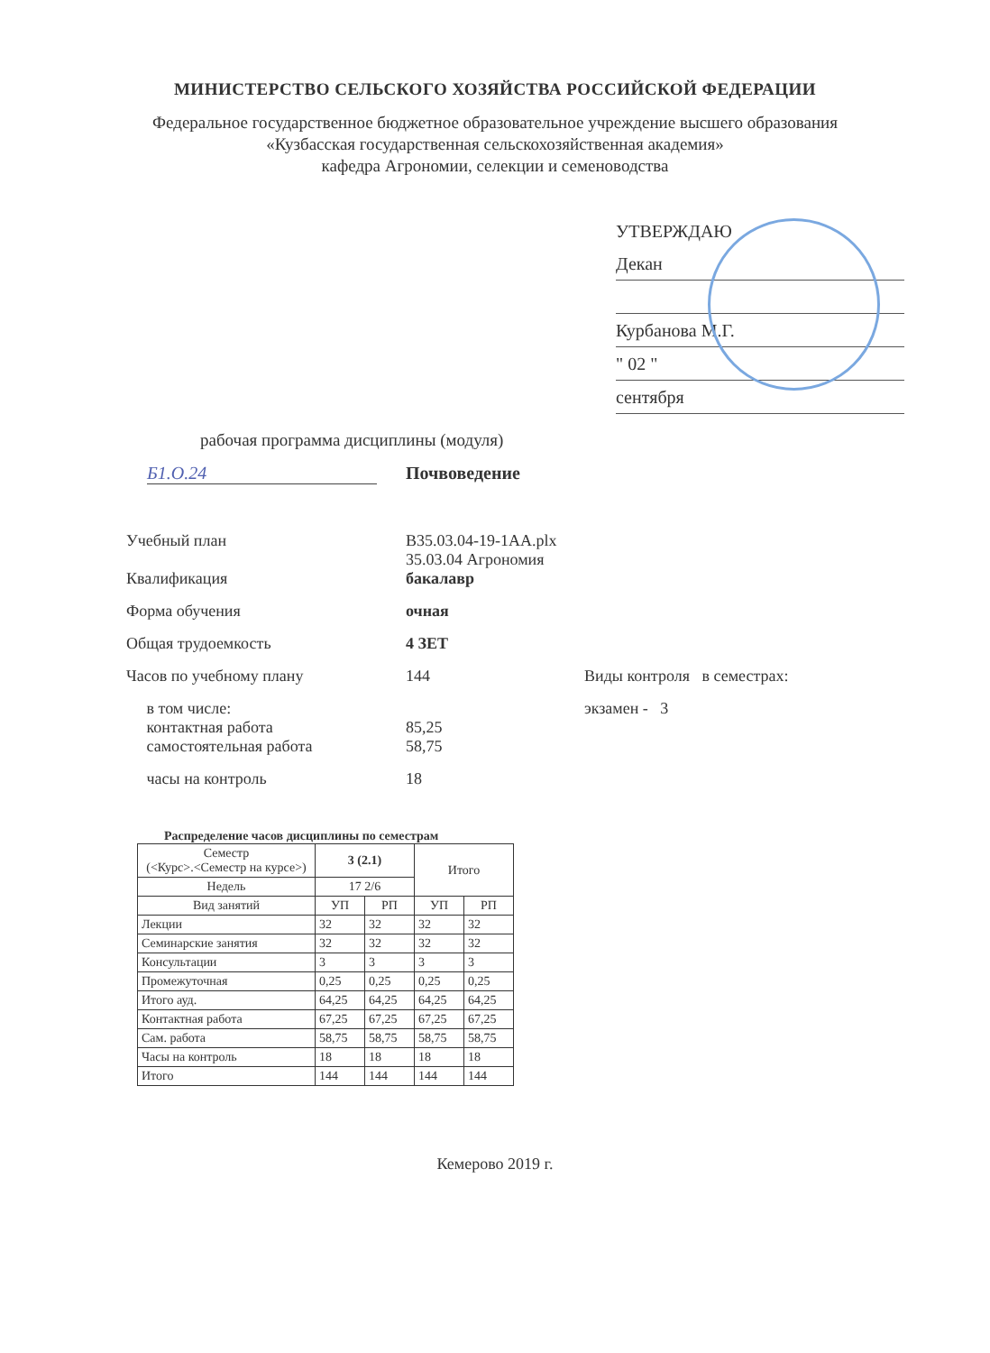МИНИСТЕРСТВО СЕЛЬСКОГО ХОЗЯЙСТВА РОССИЙСКОЙ ФЕДЕРАЦИИ
Федеральное государственное бюджетное образовательное учреждение высшего образования
«Кузбасская государственная сельскохозяйственная академия»
кафедра Агрономии, селекции и семеноводства
УТВЕРЖДАЮ
Декан
Курбанова М.Г.
" 02 "
сентября
рабочая программа дисциплины (модуля)
Б1.О.24 Почвоведение
Учебный план B35.03.04-19-1AA.plx
35.03.04 Агрономия
Квалификация бакалавр
Форма обучения очная
Общая трудоемкость 4 ЗЕТ
Часов по учебному плану 144 Виды контроля в семестрах:
в том числе:
контактная работа
85,25 экзамен - 3
самостоятельная работа 58,75
часы на контроль 18
Распределение часов дисциплины по семестрам
| Семестр (<Курс>.<Семестр на курсе>) | 3 (2.1) | | Итого | |
| --- | --- | --- | --- | --- |
| Недель | 17 2/6 | | | |
| Вид занятий | УП | РП | УП | РП |
| Лекции | 32 | 32 | 32 | 32 |
| Семинарские занятия | 32 | 32 | 32 | 32 |
| Консультации | 3 | 3 | 3 | 3 |
| Промежуточная | 0,25 | 0,25 | 0,25 | 0,25 |
| Итого ауд. | 64,25 | 64,25 | 64,25 | 64,25 |
| Контактная работа | 67,25 | 67,25 | 67,25 | 67,25 |
| Сам. работа | 58,75 | 58,75 | 58,75 | 58,75 |
| Часы на контроль | 18 | 18 | 18 | 18 |
| Итого | 144 | 144 | 144 | 144 |
Кемерово 2019 г.